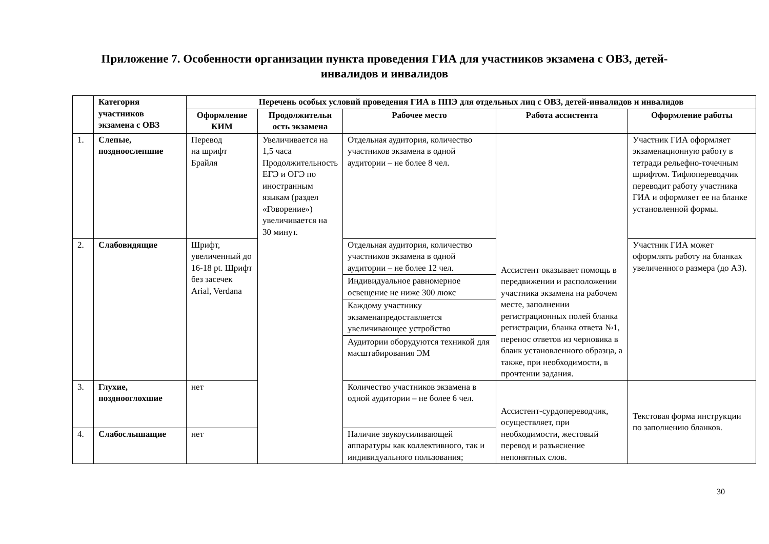Приложение 7. Особенности организации пункта проведения ГИА для участников экзамена с ОВЗ, детей-
инвалидов и инвалидов
| | Категория участников экзамена с ОВЗ | Перечень особых условий проведения ГИА в ППЭ для отдельных лиц с ОВЗ, детей-инвалидов и инвалидов | | | | |
| | | Оформление КИМ | Продолжительн ость экзамена | Рабочее место | Работа ассистента | Оформление работы |
| 1. | Слепые, поздноослепшие | Перевод на шрифт Брайля | Увеличивается на 1,5 часа Продолжительность ЕГЭ и ОГЭ по иностранным языкам (раздел «Говорение») увеличивается на 30 минут. | Отдельная аудитория, количество участников экзамена в одной аудитории – не более 8 чел. | Ассистент оказывает помощь в передвижении и расположении участника экзамена на рабочем месте, заполнении регистрационных полей бланка регистрации, бланка ответа №1, перенос ответов из черновика в бланк установленного образца, а также, при необходимости, в прочтении задания. | Участник ГИА оформляет экзаменационную работу в тетради рельефно-точечным шрифтом. Тифлопереводчик переводит работу участника ГИА и оформляет ее на бланке установленной формы. |
| 2. | Слабовидящие | Шрифт, увеличенный до 16-18 pt. Шрифт без засечек Arial, Verdana | | Отдельная аудитория, количество участников экзамена в одной аудитории – не более 12 чел. | | Участник ГИА может оформлять работу на бланках увеличенного размера (до А3). |
| | | | | Индивидуальное равномерное освещение не ниже 300 люкс | | |
| | | | | Каждому участнику экзаменапредоставляется увеличивающее устройство | | |
| | | | | Аудитории оборудуются техникой для масштабирования ЭМ | | |
| 3. | Глухие, позднооглохшие | нет | | Количество участников экзамена в одной аудитории – не более 6 чел. | Ассистент-сурдопереводчик, осуществляет, при необходимости, жестовый перевод и разъяснение непонятных слов. | Текстовая форма инструкции по заполнению бланков. |
| 4. | Слабослышащие | нет | | Наличие звукоусиливающей аппаратуры как коллективного, так и индивидуального пользования; | | |
30